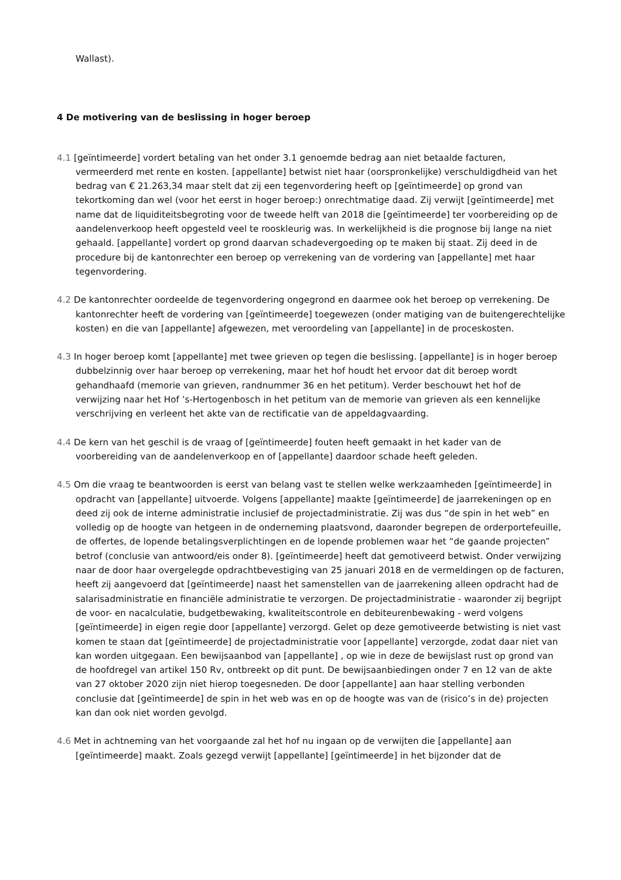Wallast).
4 De motivering van de beslissing in hoger beroep
4.1 [geïntimeerde] vordert betaling van het onder 3.1 genoemde bedrag aan niet betaalde facturen, vermeerderd met rente en kosten. [appellante] betwist niet haar (oorspronkelijke) verschuldigdheid van het bedrag van € 21.263,34 maar stelt dat zij een tegenvordering heeft op [geïntimeerde] op grond van tekortkoming dan wel (voor het eerst in hoger beroep:) onrechtmatige daad. Zij verwijt [geïntimeerde] met name dat de liquiditeitsbegroting voor de tweede helft van 2018 die [geïntimeerde] ter voorbereiding op de aandelenverkoop heeft opgesteld veel te rooskleurig was. In werkelijkheid is die prognose bij lange na niet gehaald. [appellante] vordert op grond daarvan schadevergoeding op te maken bij staat. Zij deed in de procedure bij de kantonrechter een beroep op verrekening van de vordering van [appellante] met haar tegenvordering.
4.2 De kantonrechter oordeelde de tegenvordering ongegrond en daarmee ook het beroep op verrekening. De kantonrechter heeft de vordering van [geïntimeerde] toegewezen (onder matiging van de buitengerechtelijke kosten) en die van [appellante] afgewezen, met veroordeling van [appellante] in de proceskosten.
4.3 In hoger beroep komt [appellante] met twee grieven op tegen die beslissing. [appellante] is in hoger beroep dubbelzinnig over haar beroep op verrekening, maar het hof houdt het ervoor dat dit beroep wordt gehandhaafd (memorie van grieven, randnummer 36 en het petitum). Verder beschouwt het hof de verwijzing naar het Hof ’s-Hertogenbosch in het petitum van de memorie van grieven als een kennelijke verschrijving en verleent het akte van de rectificatie van de appeldagvaarding.
4.4 De kern van het geschil is de vraag of [geïntimeerde] fouten heeft gemaakt in het kader van de voorbereiding van de aandelenverkoop en of [appellante] daardoor schade heeft geleden.
4.5 Om die vraag te beantwoorden is eerst van belang vast te stellen welke werkzaamheden [geïntimeerde] in opdracht van [appellante] uitvoerde. Volgens [appellante] maakte [geïntimeerde] de jaarrekeningen op en deed zij ook de interne administratie inclusief de projectadministratie. Zij was dus “de spin in het web” en volledig op de hoogte van hetgeen in de onderneming plaatsvond, daaronder begrepen de orderportefeuille, de offertes, de lopende betalingsverplichtingen en de lopende problemen waar het “de gaande projecten” betrof (conclusie van antwoord/eis onder 8). [geïntimeerde] heeft dat gemotiveerd betwist. Onder verwijzing naar de door haar overgelegde opdrachtbevestiging van 25 januari 2018 en de vermeldingen op de facturen, heeft zij aangevoerd dat [geïntimeerde] naast het samenstellen van de jaarrekening alleen opdracht had de salarisadministratie en financiële administratie te verzorgen. De projectadministratie - waaronder zij begrijpt de voor- en nacalculatie, budgetbewaking, kwaliteitscontrole en debiteurenbewaking - werd volgens [geïntimeerde] in eigen regie door [appellante] verzorgd. Gelet op deze gemotiveerde betwisting is niet vast komen te staan dat [geïntimeerde] de projectadministratie voor [appellante] verzorgde, zodat daar niet van kan worden uitgegaan. Een bewijsaanbod van [appellante] , op wie in deze de bewijslast rust op grond van de hoofdregel van artikel 150 Rv, ontbreekt op dit punt. De bewijsaanbiedingen onder 7 en 12 van de akte van 27 oktober 2020 zijn niet hierop toegesneden. De door [appellante] aan haar stelling verbonden conclusie dat [geïntimeerde] de spin in het web was en op de hoogte was van de (risico’s in de) projecten kan dan ook niet worden gevolgd.
4.6 Met in achtneming van het voorgaande zal het hof nu ingaan op de verwijten die [appellante] aan [geïntimeerde] maakt. Zoals gezegd verwijt [appellante] [geïntimeerde] in het bijzonder dat de